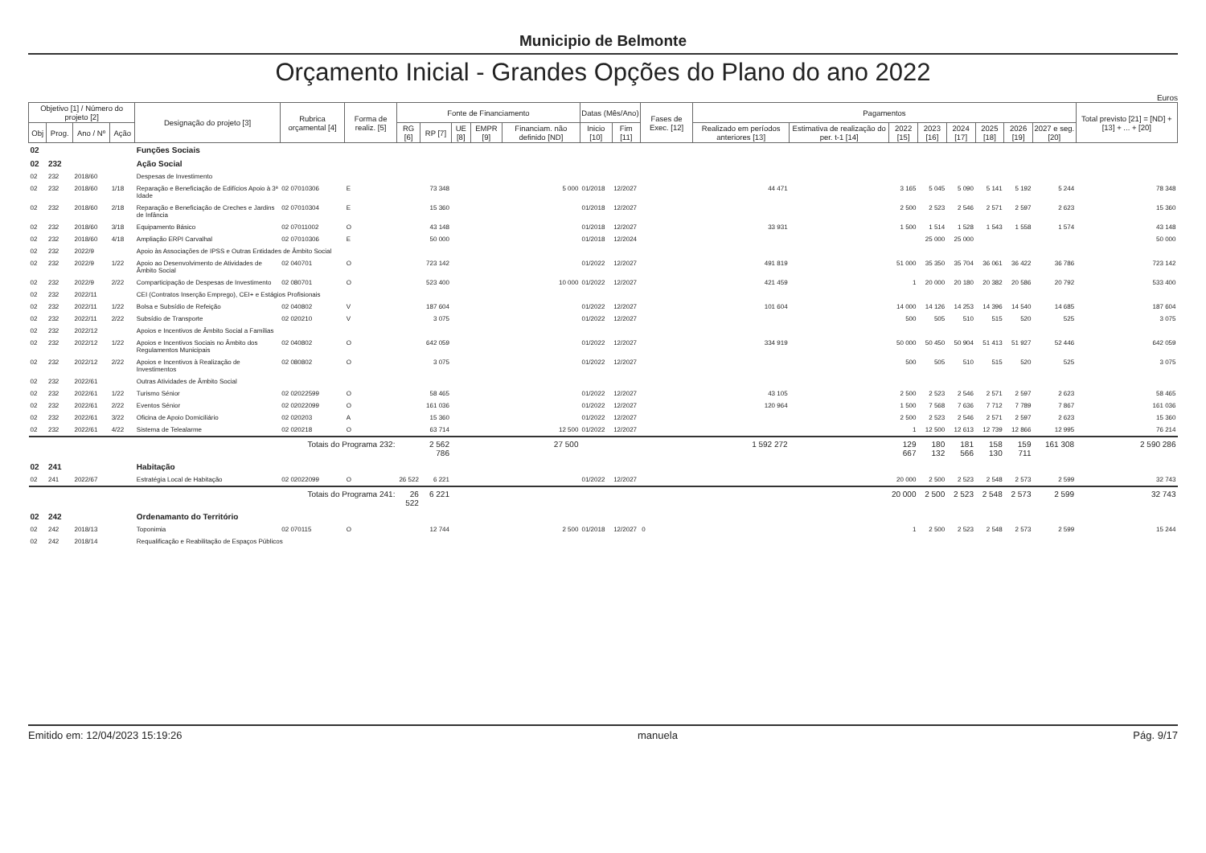Municipio de Belmonte
Orçamento Inicial - Grandes Opções do Plano do ano 2022
Euros
| Objetivo [1] / Número do projeto [2] | | | | Designação do projeto [3] | Rubrica orçamental [4] | Forma de realiz. [5] | Fonte de Financiamento | | | | | Datas (Mês/Ano) | | Fases de Exec. [12] | Pagamentos | | | | | | | | Total previsto [21] = [ND] + [13] + ... + [20] |
| --- | --- | --- | --- | --- | --- | --- | --- | --- | --- | --- | --- | --- | --- | --- | --- | --- | --- | --- | --- | --- | --- | --- | --- |
| Obj | Prog. | Ano / Nº | Ação | | | | RG [6] | RP [7] | UE [8] | EMPR [9] | Financiam. não definido [ND] | Inicio [10] | Fim [11] | | Realizado em períodos anteriores [13] | Estimativa de realização do per. t-1 [14] | 2022 [15] | 2023 [16] | 2024 [17] | 2025 [18] | 2026 [19] | 2027 e seg. [20] | |
| 02 | | | | Funções Sociais | | | | | | | | | | | | | | | | | | | |
| 02 | 232 | | | Ação Social | | | | | | | | | | | | | | | | | | | |
| 02 | 232 | 2018/60 | | Despesas de Investimento | | | | | | | | | | | | | | | | | | | |
| 02 | 232 | 2018/60 | 1/18 | Reparação e Beneficiação de Edifícios Apoio à 3ª Idade | 02 07010306 | E | | 73 348 | | | 5 000 | 01/2018 | 12/2027 | | 44 471 | | 3 165 | 5 045 | 5 090 | 5 141 | 5 192 | 5 244 | 78 348 |
| 02 | 232 | 2018/60 | 2/18 | Reparação e Beneficiação de Creches e Jardins de Infância | 02 07010304 | E | | 15 360 | | | | 01/2018 | 12/2027 | | | | 2 500 | 2 523 | 2 546 | 2 571 | 2 597 | 2 623 | 15 360 |
| 02 | 232 | 2018/60 | 3/18 | Equipamento Básico | 02 07011002 | O | | 43 148 | | | | 01/2018 | 12/2027 | | 33 931 | | 1 500 | 1 514 | 1 528 | 1 543 | 1 558 | 1 574 | 43 148 |
| 02 | 232 | 2018/60 | 4/18 | Ampliação ERPI Carvalhal | 02 07010306 | E | | 50 000 | | | | 01/2018 | 12/2024 | | | | | 25 000 | 25 000 | | | | 50 000 |
| 02 | 232 | 2022/9 | | Apoio às Associações de IPSS e Outras Entidades de Âmbito Social | | | | | | | | | | | | | | | | | | | |
| 02 | 232 | 2022/9 | 1/22 | Apoio ao Desenvolvimento de Atividades de Âmbito Social | 02 040701 | O | | 723 142 | | | | 01/2022 | 12/2027 | | 491 819 | | 51 000 | 35 350 | 35 704 | 36 061 | 36 422 | 36 786 | 723 142 |
| 02 | 232 | 2022/9 | 2/22 | Comparticipação de Despesas de Investimento | 02 080701 | O | | 523 400 | | | 10 000 | 01/2022 | 12/2027 | | 421 459 | | 1 | 20 000 | 20 180 | 20 382 | 20 586 | 20 792 | 533 400 |
| 02 | 232 | 2022/11 | | CEI (Contratos Inserção Emprego), CEI+ e Estágios Profisionais | | | | | | | | | | | | | | | | | | | |
| 02 | 232 | 2022/11 | 1/22 | Bolsa e Subsídio de Refeição | 02 040802 | V | | 187 604 | | | | 01/2022 | 12/2027 | | 101 604 | | 14 000 | 14 126 | 14 253 | 14 396 | 14 540 | 14 685 | 187 604 |
| 02 | 232 | 2022/11 | 2/22 | Subsídio de Transporte | 02 020210 | V | | 3 075 | | | | 01/2022 | 12/2027 | | | | 500 | 505 | 510 | 515 | 520 | 525 | 3 075 |
| 02 | 232 | 2022/12 | | Apoios e Incentivos de Âmbito Social a Famílias | | | | | | | | | | | | | | | | | | | |
| 02 | 232 | 2022/12 | 1/22 | Apoios e Incentivos Sociais no Âmbito dos Regulamentos Municipais | 02 040802 | O | | 642 059 | | | | 01/2022 | 12/2027 | | 334 919 | | 50 000 | 50 450 | 50 904 | 51 413 | 51 927 | 52 446 | 642 059 |
| 02 | 232 | 2022/12 | 2/22 | Apoios e Incentivos à Realização de Investimentos | 02 080802 | O | | 3 075 | | | | 01/2022 | 12/2027 | | | | 500 | 505 | 510 | 515 | 520 | 525 | 3 075 |
| 02 | 232 | 2022/61 | | Outras Atividades de Âmbito Social | | | | | | | | | | | | | | | | | | | |
| 02 | 232 | 2022/61 | 1/22 | Turismo Sénior | 02 02022599 | O | | 58 465 | | | | 01/2022 | 12/2027 | | 43 105 | | 2 500 | 2 523 | 2 546 | 2 571 | 2 597 | 2 623 | 58 465 |
| 02 | 232 | 2022/61 | 2/22 | Eventos Sénior | 02 02022099 | O | | 161 036 | | | | 01/2022 | 12/2027 | | 120 964 | | 1 500 | 7 568 | 7 636 | 7 712 | 7 789 | 7 867 | 161 036 |
| 02 | 232 | 2022/61 | 3/22 | Oficina de Apoio Domiciliário | 02 020203 | A | | 15 360 | | | | 01/2022 | 12/2027 | | | | 2 500 | 2 523 | 2 546 | 2 571 | 2 597 | 2 623 | 15 360 |
| 02 | 232 | 2022/61 | 4/22 | Sistema de Telealarme | 02 020218 | O | | 63 714 | | | 12 500 | 01/2022 | 12/2027 | | | | 1 | 12 500 | 12 613 | 12 739 | 12 866 | 12 995 | 76 214 |
| Totais do Programa 232: | | | | | | | | 2 562 786 | | | 27 500 | | | | 1 592 272 | | 129 667 | 180 132 | 181 566 | 158 130 | 159 711 | 161 308 | 2 590 286 |
| 02 | 241 | | | Habitação | | | | | | | | | | | | | | | | | | | |
| 02 | 241 | 2022/67 | | Estratégia Local de Habitação | 02 02022099 | O | 26 522 | 6 221 | | | | 01/2022 | 12/2027 | | | | 20 000 | 2 500 | 2 523 | 2 548 | 2 573 | 2 599 | 32 743 |
| Totais do Programa 241: | | | | | | | 26 522 | 6 221 | | | | | | | | | 20 000 | 2 500 | 2 523 | 2 548 | 2 573 | 2 599 | 32 743 |
| 02 | 242 | | | Ordenamanto do Território | | | | | | | | | | | | | | | | | | | |
| 02 | 242 | 2018/13 | | Toponimia | 02 070115 | O | | 12 744 | | | 2 500 | 01/2018 | 12/2027 | 0 | | | 1 | 2 500 | 2 523 | 2 548 | 2 573 | 2 599 | 15 244 |
| 02 | 242 | 2018/14 | | Requalificação e Reabilitação de Espaços Públicos | | | | | | | | | | | | | | | | | | | |
Emitido em: 12/04/2023 15:19:26 manuela Pág. 9/17